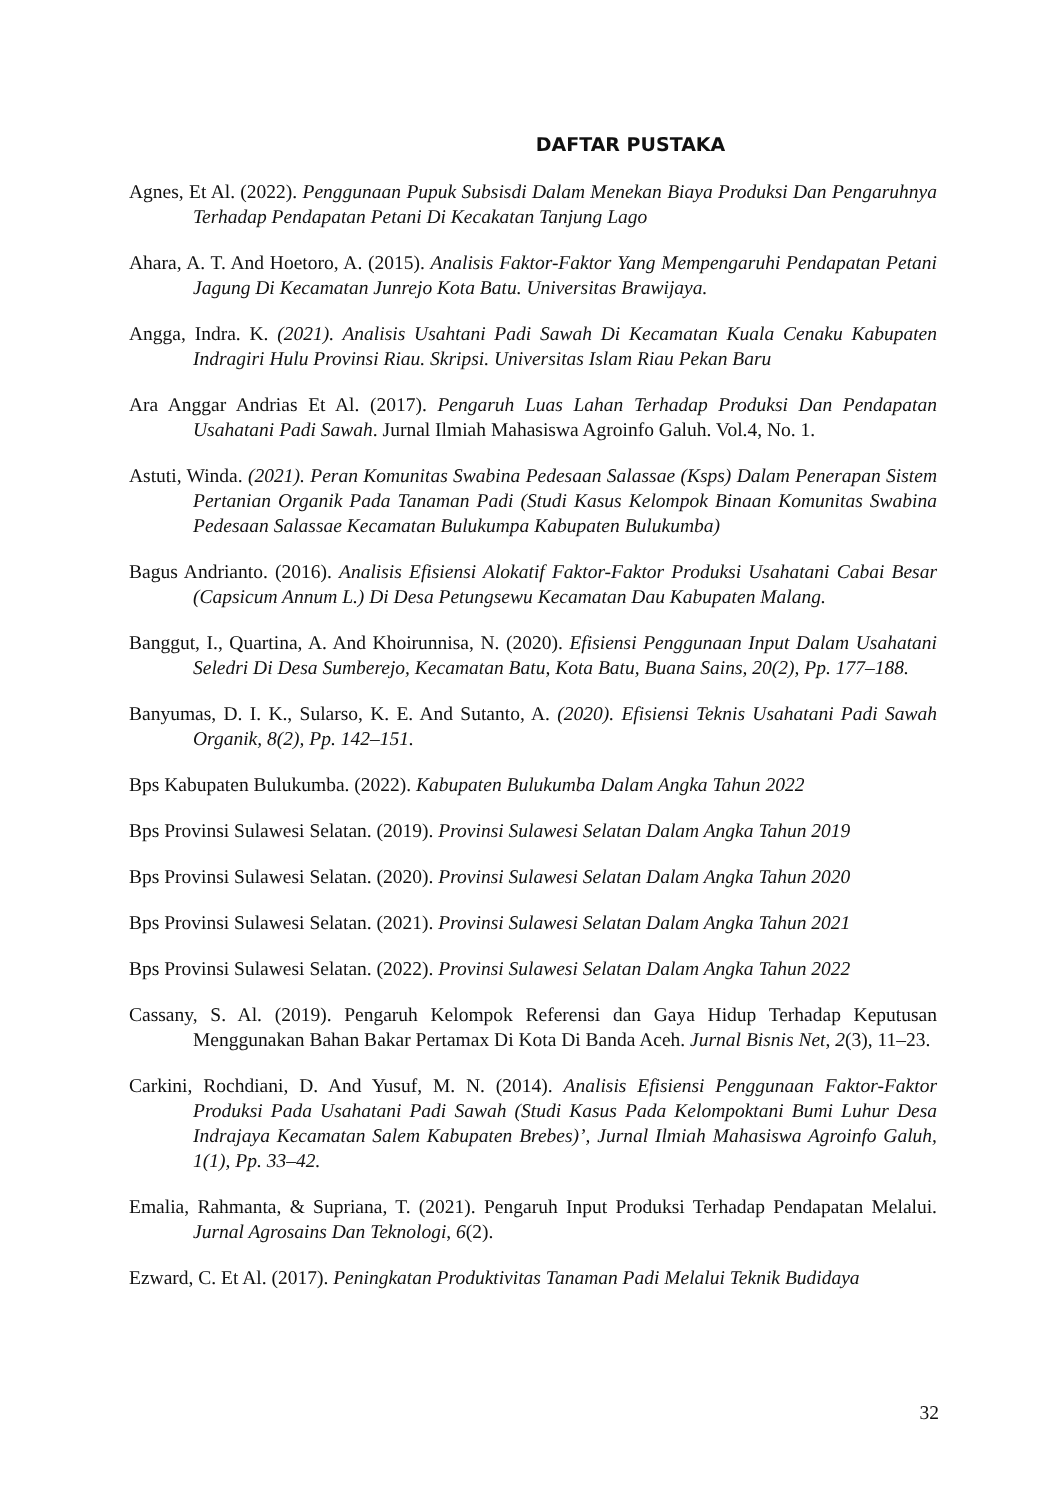DAFTAR PUSTAKA
Agnes, Et Al. (2022). Penggunaan Pupuk Subsisdi Dalam Menekan Biaya Produksi Dan Pengaruhnya Terhadap Pendapatan Petani Di Kecakatan Tanjung Lago
Ahara, A. T. And Hoetoro, A. (2015). Analisis Faktor-Faktor Yang Mempengaruhi Pendapatan Petani Jagung Di Kecamatan Junrejo Kota Batu. Universitas Brawijaya.
Angga, Indra. K. (2021). Analisis Usahtani Padi Sawah Di Kecamatan Kuala Cenaku Kabupaten Indragiri Hulu Provinsi Riau. Skripsi. Universitas Islam Riau Pekan Baru
Ara Anggar Andrias Et Al. (2017). Pengaruh Luas Lahan Terhadap Produksi Dan Pendapatan Usahatani Padi Sawah. Jurnal Ilmiah Mahasiswa Agroinfo Galuh. Vol.4, No. 1.
Astuti, Winda. (2021). Peran Komunitas Swabina Pedesaan Salassae (Ksps) Dalam Penerapan Sistem Pertanian Organik Pada Tanaman Padi (Studi Kasus Kelompok Binaan Komunitas Swabina Pedesaan Salassae Kecamatan Bulukumpa Kabupaten Bulukumba)
Bagus Andrianto. (2016). Analisis Efisiensi Alokatif Faktor-Faktor Produksi Usahatani Cabai Besar (Capsicum Annum L.) Di Desa Petungsewu Kecamatan Dau Kabupaten Malang.
Banggut, I., Quartina, A. And Khoirunnisa, N. (2020). Efisiensi Penggunaan Input Dalam Usahatani Seledri Di Desa Sumberejo, Kecamatan Batu, Kota Batu, Buana Sains, 20(2), Pp. 177–188.
Banyumas, D. I. K., Sularso, K. E. And Sutanto, A. (2020). Efisiensi Teknis Usahatani Padi Sawah Organik, 8(2), Pp. 142–151.
Bps Kabupaten Bulukumba. (2022). Kabupaten Bulukumba Dalam Angka Tahun 2022
Bps Provinsi Sulawesi Selatan. (2019). Provinsi Sulawesi Selatan Dalam Angka Tahun 2019
Bps Provinsi Sulawesi Selatan. (2020). Provinsi Sulawesi Selatan Dalam Angka Tahun 2020
Bps Provinsi Sulawesi Selatan. (2021). Provinsi Sulawesi Selatan Dalam Angka Tahun 2021
Bps Provinsi Sulawesi Selatan. (2022). Provinsi Sulawesi Selatan Dalam Angka Tahun 2022
Cassany, S. Al. (2019). Pengaruh Kelompok Referensi dan Gaya Hidup Terhadap Keputusan Menggunakan Bahan Bakar Pertamax Di Kota Di Banda Aceh. Jurnal Bisnis Net, 2(3), 11–23.
Carkini, Rochdiani, D. And Yusuf, M. N. (2014). Analisis Efisiensi Penggunaan Faktor-Faktor Produksi Pada Usahatani Padi Sawah (Studi Kasus Pada Kelompoktani Bumi Luhur Desa Indrajaya Kecamatan Salem Kabupaten Brebes)’, Jurnal Ilmiah Mahasiswa Agroinfo Galuh, 1(1), Pp. 33–42.
Emalia, Rahmanta, & Supriana, T. (2021). Pengaruh Input Produksi Terhadap Pendapatan Melalui. Jurnal Agrosains Dan Teknologi, 6(2).
Ezward, C. Et Al. (2017). Peningkatan Produktivitas Tanaman Padi Melalui Teknik Budidaya
32